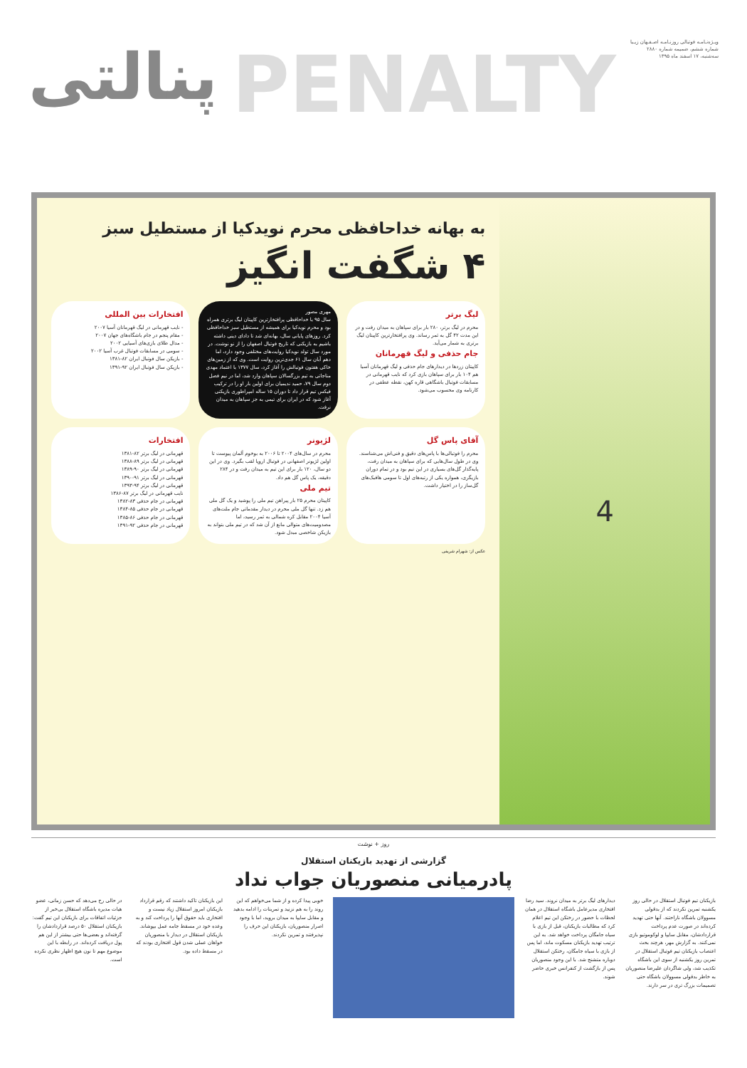ویـژه‌نـامـه فوتبالی روزنـامـه اصـفـهان زیـبا
شماره ششم، ضمیمه شماره ۲۸۸۰
سه‌شنبه، ۱۷ اسفند ماه ۱۳۹۵
PENALTY
پنالتی
4
به بهانه خداحافظی محرم نویدکیا از مستطیل سبز
۴ شگفت انگیز
لیگ برتر
محرم در لیگ برتر، ۲۸۰ بار برای سپاهان به میدان رفت و در این مدت ۴۲ گل به ثمر رساند. وی پرافتخارترین کاپیتان لیگ برتری به شمار می‌آید.
جام حذفی و لیگ قهرمانان
کاپیتان زردها در دیدارهای جام حذفی و لیگ قهرمانان آسیا هم ۱۰۴ بار برای سپاهان بازی کرد که نایب قهرمانی در مسابقات فوتبال باشگاهی قاره کهن، نقطه عطفی در کارنامه وی محسوب می‌شود.
مهری مصور
سال ۹۵ با خداحافظی پرافتخارترین کاپیتان لیگ برتری همراه بود و محرم نویدکیا برای همیشه از مستطیل سبز خداحافظی کرد. روزهای پایانی سال، بهانه‌ای شد تا دادای دینی داشته باشیم به بازیکنی که تاریخ فوتبال اصفهان را از نو نوشت. در مورد سال تولد نویدکیا روایت‌های مختلفی وجود دارد، اما دهم آبان سال ۶۱ جدی‌ترین روایت است. وی که از زمین‌های خاکی هفتون فوتبالش را آغاز کرد، سال ۱۳۷۷ با اعتماد مهدی مناجاتی به تیم بزرگسالان سپاهان وارد شد، اما در نیم فصل دوم سال ۷۹، حمید ندیمیان برای اولین بار او را در ترکیب فیکس تیم قرار داد تا دوران ۱۵ ساله امپراطوری بازیکنی آغاز شود که در ایران برای تیمی به جز سپاهان به میدان نرفت.
افتخارات بین المللی
- نایب قهرمانی در لیگ قهرمانان آسیا ۲۰۰۷
- مقام پنجم در جام باشگاه‌های جهان ۲۰۰۷
- مدال طلای بازی‌های آسیایی ۲۰۰۲
- سومی در مسابقات فوتبال غرب آسیا ۲۰۰۲
- بازیکن سال فوتبال ایران ۸۲-۱۳۸۱
- بازیکن سال فوتبال ایران ۹۲-۱۳۹۱
آقای پاس گل
محرم را فوتبالی‌ها با پاس‌های دقیق و فنی‌اش می‌شناسند. وی در طول سال‌هایی که برای سپاهان به میدان رفت، پایه‌گذار گل‌های بسیاری در این تیم بود و در تمام دوران بازیگری، همواره یکی از رتبه‌های اول تا سومی هافبک‌های گل‌ساز را در اختیار داشت.
لژیونر
محرم در سال‌های ۲۰۰۴ تا ۲۰۰۶ به بوخوم آلمان پیوست تا اولین لژیونر اصفهانی در فوتبال اروپا لقب بگیرد. وی در این دو سال، ۱۲۰ بار برای این تیم به میدان رفت و در ۲۸۴ دقیقه، یک پاس گل هم داد.
تیم ملی
کاپیتان محرم ۲۵ بار پیراهن تیم ملی را پوشید و یک گل ملی هم زد. تنها گل ملی محرم در دیدار مقدماتی جام ملت‌های آسیا ۲۰۰۴ مقابل کره شمالی به ثمر رسید، اما مصدومیت‌های متوالی مانع از آن شد که در تیم ملی بتواند به بازیکن شاخصی مبدل شود.
افتخارات
قهرمانی در لیگ برتر ۸۲-۱۳۸۱
قهرمانی در لیگ برتر ۸۹-۱۳۸۸
قهرمانی در لیگ برتر ۹۰-۱۳۸۹
قهرمانی در لیگ برتر ۹۱-۱۳۹۰
قهرمانی در لیگ برتر ۹۴-۱۳۹۳
نایب قهرمانی در لیگ برتر ۸۷-۱۳۸۶
قهرمانی در جام حذفی ۸۳-۱۳۸۲
قهرمانی در جام حذفی ۸۵-۱۳۸۴
قهرمانی در جام حذفی ۸۶-۱۳۸۵
قهرمانی در جام حذفی ۹۲-۱۳۹۱
عکس از: شهرام شریفی
روز + نوشت
گزارشی از تهدید بازیکنان استقلال
پادرمیانی منصوریان جواب نداد
بازیکنان تیم فوتبال استقلال در حالی روز یکشنبه تمرین نکردند که از بدقولی مسوولان باشگاه ناراحتند. آنها حتی تهدید کرده‌اند در صورت عدم پرداخت قراردادشان، مقابل سایپا و لوکوموتیو بازی نمی‌کنند. به گزارش مهر، هرچند بحث اعتصاب بازیکنان تیم فوتبال استقلال در تمرین روز یکشنبه از سوی این باشگاه تکذیب شد، ولی شاگردان علیرضا منصوریان به خاطر بدقولی مسوولان باشگاه حتی تصمیمات بزرگ تری در سر دارند.
دیدارهای لیگ برتر به میدان نروند. سید رضا افتخاری مدیرعامل باشگاه استقلال در همان لحظات با حضور در رختکن این تیم اعلام کرد که مطالبات بازیکنان، قبل از بازی با سیاه جامگان پرداخت خواهد شد. به این ترتیب تهدید بازیکنان مسکوت ماند، اما پس از بازی با سیاه جامگان، رختکن استقلال دوباره متشنج شد. با این وجود منصوریان پس از بازگشت از کنفرانس خبری حاضر شوند.
خوبی پیدا کرده و از شما می‌خواهم که این روند را به هم نزنید و تمرینات را ادامه بدهید و مقابل سایپا به میدان بروید، اما با وجود اصرار منصوریان، بازیکنان این حرف را نپذیرفتند و تمرین نکردند.
این بازیکنان تاکید داشتند که رقم قرارداد بازیکنان امروز استقلال زیاد نیست و افتخاری باید حقوق آنها را پرداخت کند و به وعده خود در مسقط جامه عمل بپوشاند. بازیکنان استقلال در دیدار با منصوریان خواهان عملی شدن قول افتخاری بودند که در مسقط داده بود.
در حالی رخ می‌دهد که حسن زمانی، عضو هیات مدیره باشگاه استقلال بی‌خبر از جزئیات اتفاقات برای بازیکنان این تیم گفت: بازیکنان استقلال ۵۰ درصد قراردادشان را گرفته‌اند و بعضی‌ها حتی بیشتر از این هم پول دریافت کرده‌اند. در رابطه با این موضوع مهم تا نون هیچ اظهار نظری نکرده است.